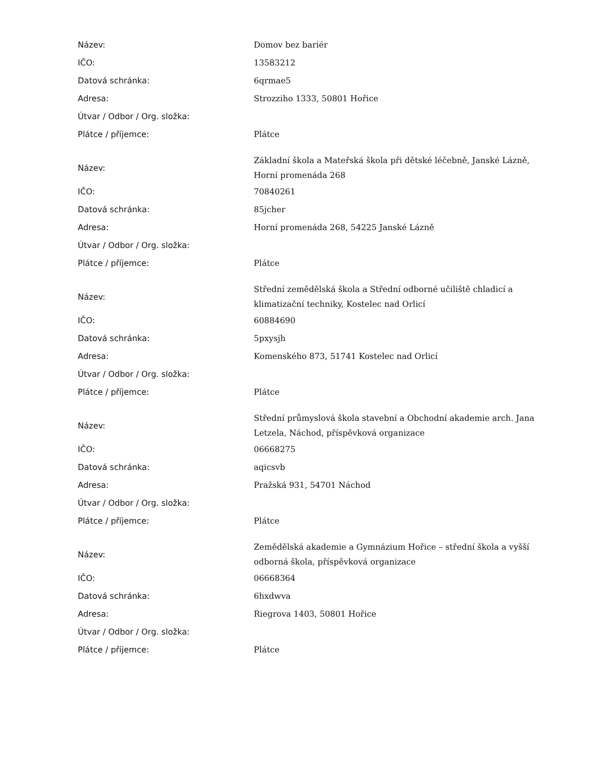| Název: | Domov bez bariér |
| IČO: | 13583212 |
| Datová schránka: | 6qrmae5 |
| Adresa: | Strozziho 1333, 50801 Hořice |
| Útvar / Odbor / Org. složka: | |
| Plátce / příjemce: | Plátce |
| Název: | Základní škola a Mateřská škola při dětské léčebně, Janské Lázně, Horní promenáda 268 |
| IČO: | 70840261 |
| Datová schránka: | 85jcher |
| Adresa: | Horní promenáda 268, 54225 Janské Lázně |
| Útvar / Odbor / Org. složka: | |
| Plátce / příjemce: | Plátce |
| Název: | Střední zemědělská škola a Střední odborné učiliště chladicí a klimatizační techniky, Kostelec nad Orlicí |
| IČO: | 60884690 |
| Datová schránka: | 5pxysjh |
| Adresa: | Komenského 873, 51741 Kostelec nad Orlicí |
| Útvar / Odbor / Org. složka: | |
| Plátce / příjemce: | Plátce |
| Název: | Střední průmyslová škola stavební a Obchodní akademie arch. Jana Letzela, Náchod, příspěvková organizace |
| IČO: | 06668275 |
| Datová schránka: | aqicsvb |
| Adresa: | Pražská 931, 54701 Náchod |
| Útvar / Odbor / Org. složka: | |
| Plátce / příjemce: | Plátce |
| Název: | Zemědělská akademie a Gymnázium Hořice – střední škola a vyšší odborná škola, příspěvková organizace |
| IČO: | 06668364 |
| Datová schránka: | 6hxdwva |
| Adresa: | Riegrova 1403, 50801 Hořice |
| Útvar / Odbor / Org. složka: | |
| Plátce / příjemce: | Plátce |